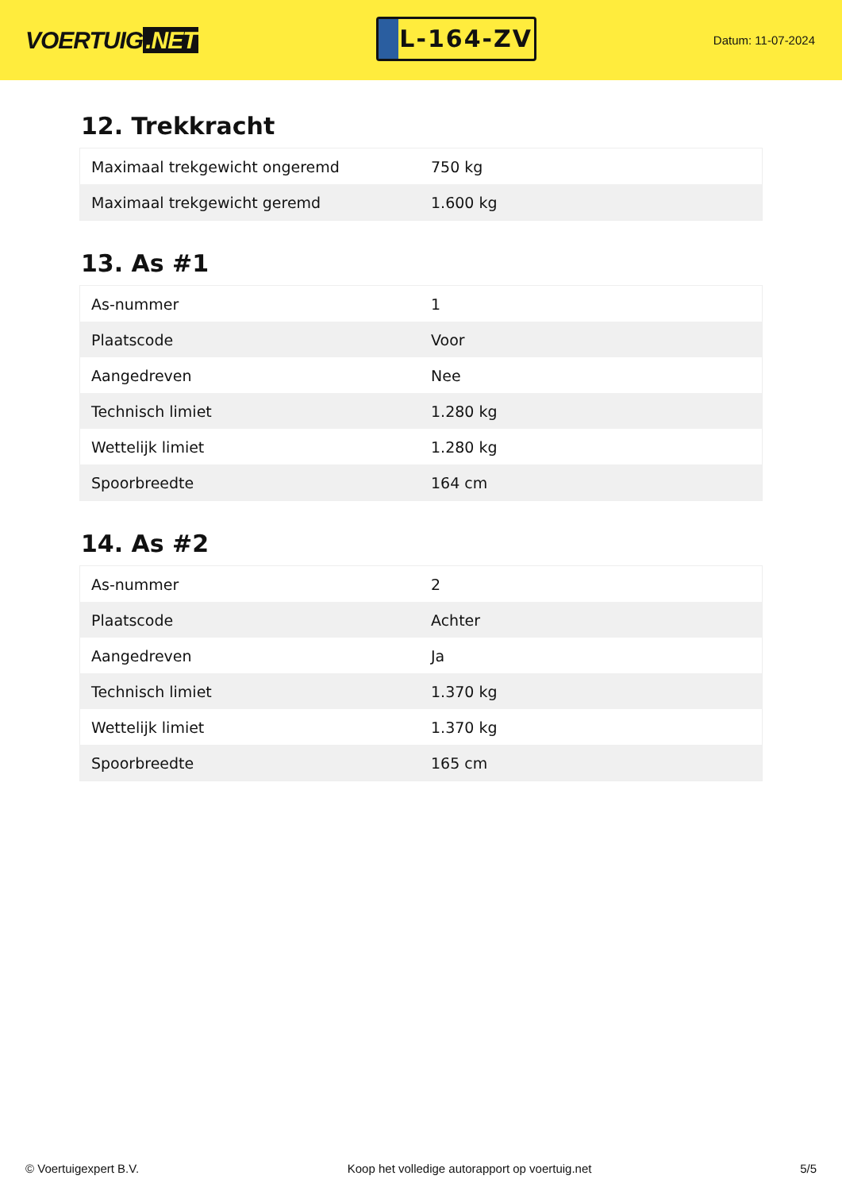VOERTUIG.NET
L-164-ZV
Datum: 11-07-2024
12. Trekkracht
| Maximaal trekgewicht ongeremd | 750 kg |
| Maximaal trekgewicht geremd | 1.600 kg |
13. As #1
| As-nummer | 1 |
| Plaatscode | Voor |
| Aangedreven | Nee |
| Technisch limiet | 1.280 kg |
| Wettelijk limiet | 1.280 kg |
| Spoorbreedte | 164 cm |
14. As #2
| As-nummer | 2 |
| Plaatscode | Achter |
| Aangedreven | Ja |
| Technisch limiet | 1.370 kg |
| Wettelijk limiet | 1.370 kg |
| Spoorbreedte | 165 cm |
© Voertuigexpert B.V. Koop het volledige autorapport op voertuig.net 5/5